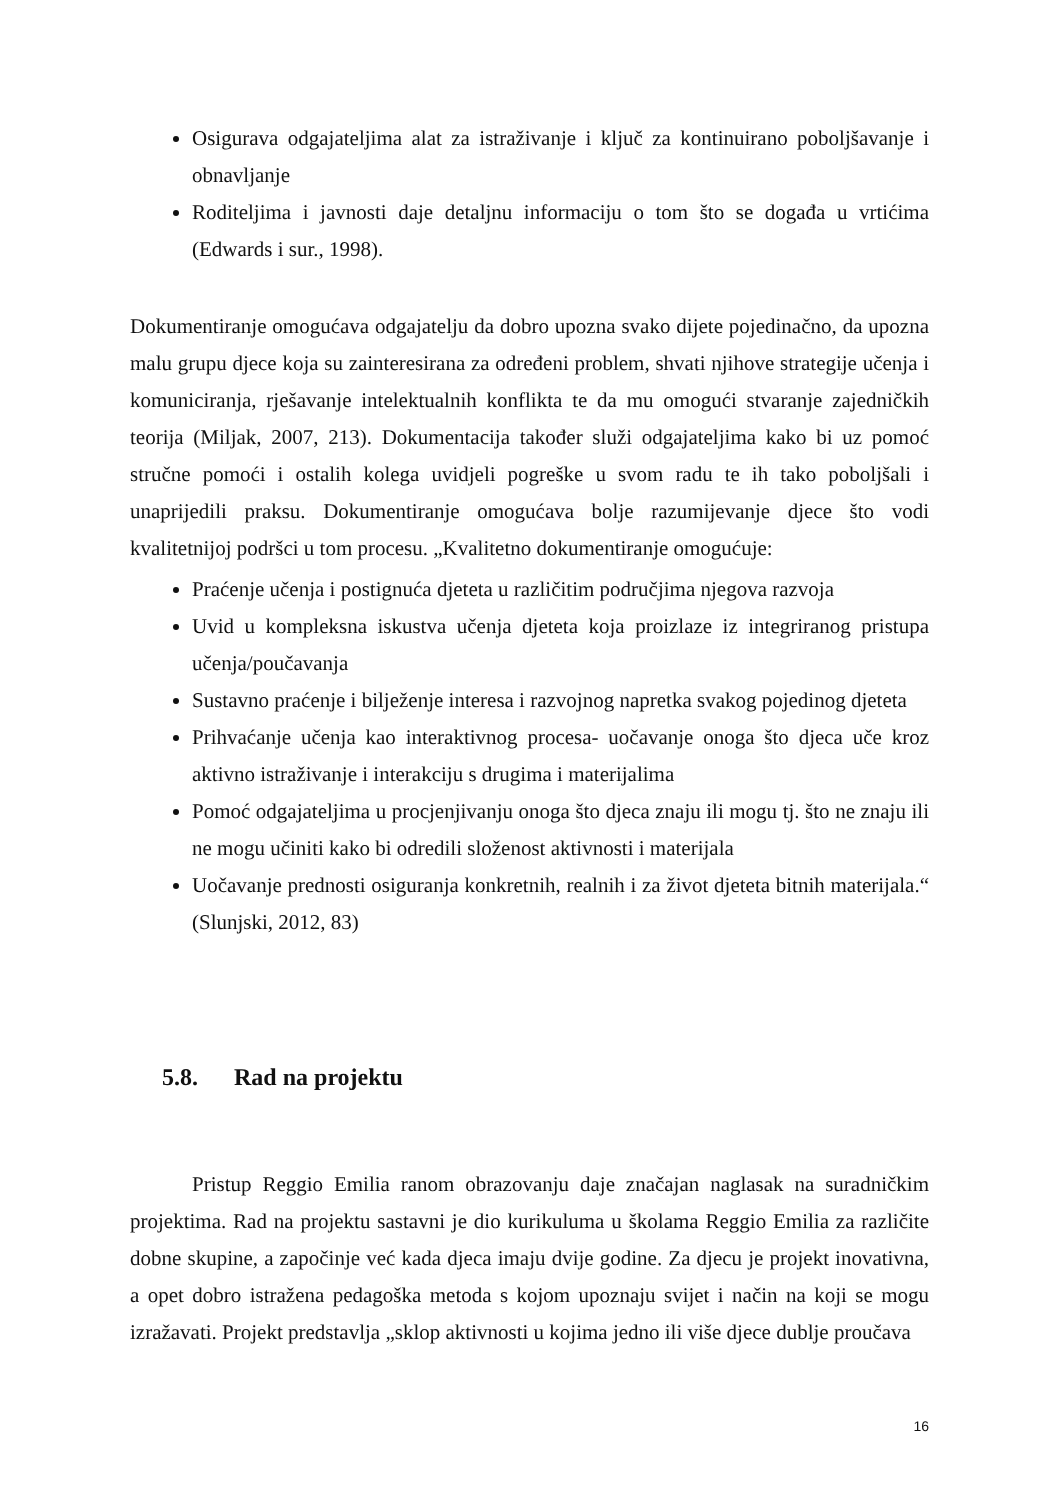Osigurava odgajateljima alat za istraživanje i ključ za kontinuirano poboljšavanje i obnavljanje
Roditeljima i javnosti daje detaljnu informaciju o tom što se događa u vrtićima (Edwards i sur., 1998).
Dokumentiranje omogućava odgajatelju da dobro upozna svako dijete pojedinačno, da upozna malu grupu djece koja su zainteresirana za određeni problem, shvati njihove strategije učenja i komuniciranja, rješavanje intelektualnih konflikta te da mu omogući stvaranje zajedničkih teorija (Miljak, 2007, 213). Dokumentacija također služi odgajateljima kako bi uz pomoć stručne pomoći i ostalih kolega uvidjeli pogreške u svom radu te ih tako poboljšali i unaprijedili praksu. Dokumentiranje omogućava bolje razumijevanje djece što vodi kvalitetnijoj podršci u tom procesu. „Kvalitetno dokumentiranje omogućuje:
Praćenje učenja i postignuća djeteta u različitim područjima njegova razvoja
Uvid u kompleksna iskustva učenja djeteta koja proizlaze iz integriranog pristupa učenja/poučavanja
Sustavno praćenje i bilježenje interesa i razvojnog napretka svakog pojedinog djeteta
Prihvaćanje učenja kao interaktivnog procesa- uočavanje onoga što djeca uče kroz aktivno istraživanje i interakciju s drugima i materijalima
Pomoć odgajateljima u procjenjivanju onoga što djeca znaju ili mogu tj. što ne znaju ili ne mogu učiniti kako bi odredili složenost aktivnosti i materijala
Uočavanje prednosti osiguranja konkretnih, realnih i za život djeteta bitnih materijala.“ (Slunjski, 2012, 83)
5.8. Rad na projektu
Pristup Reggio Emilia ranom obrazovanju daje značajan naglasak na suradničkim projektima. Rad na projektu sastavni je dio kurikuluma u školama Reggio Emilia za različite dobne skupine, a započinje već kada djeca imaju dvije godine. Za djecu je projekt inovativna, a opet dobro istražena pedagoška metoda s kojom upoznaju svijet i način na koji se mogu izražavati. Projekt predstavlja „sklop aktivnosti u kojima jedno ili više djece dublje proučava
16